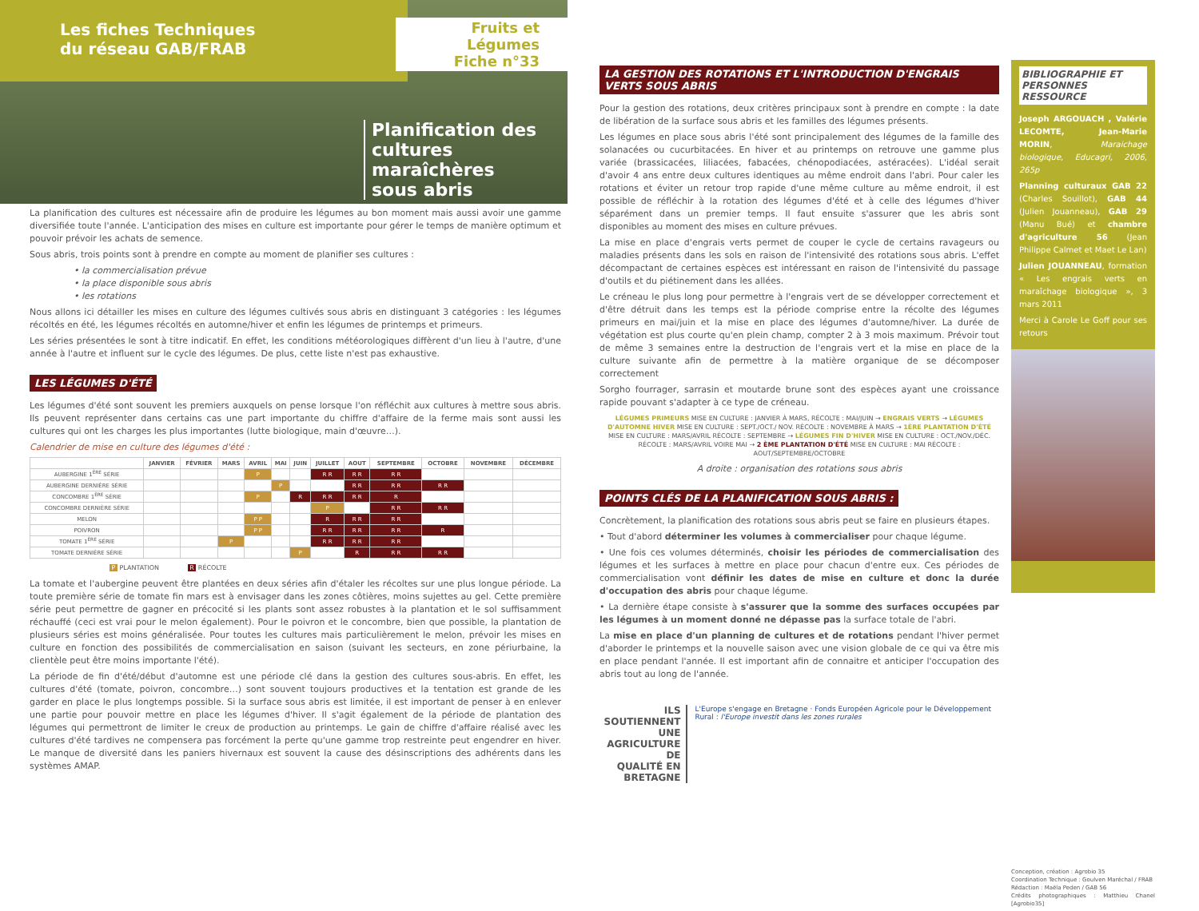Les fiches Techniques
du réseau GAB/FRAB
Fruits et Légumes
Fiche n°33
Planification des
cultures maraîchères
sous abris
La planification des cultures est nécessaire afin de produire les légumes au bon moment mais aussi avoir une gamme diversifiée toute l'année. L'anticipation des mises en culture est importante pour gérer le temps de manière optimum et pouvoir prévoir les achats de semence.
Sous abris, trois points sont à prendre en compte au moment de planifier ses cultures :
• la commercialisation prévue
• la place disponible sous abris
• les rotations
Nous allons ici détailler les mises en culture des légumes cultivés sous abris en distinguant 3 catégories : les légumes récoltés en été, les légumes récoltés en automne/hiver et enfin les légumes de printemps et primeurs.
Les séries présentées le sont à titre indicatif. En effet, les conditions météorologiques diffèrent d'un lieu à l'autre, d'une année à l'autre et influent sur le cycle des légumes. De plus, cette liste n'est pas exhaustive.
LES LÉGUMES D'ÉTÉ
Les légumes d'été sont souvent les premiers auxquels on pense lorsque l'on réfléchit aux cultures à mettre sous abris. Ils peuvent représenter dans certains cas une part importante du chiffre d'affaire de la ferme mais sont aussi les cultures qui ont les charges les plus importantes (lutte biologique, main d'œuvre…).
Calendrier de mise en culture des légumes d'été :
| | JANVIER | FÉVRIER | MARS | AVRIL | MAI | JUIN | JUILLET | AOUT | SEPTEMBRE | OCTOBRE | NOVEMBRE | DÉCEMBRE |
| --- | --- | --- | --- | --- | --- | --- | --- | --- | --- | --- | --- | --- |
| AUBERGINE 1<sup>ÈRE</sup> SÉRIE | | | | P | | | R R | R R | R R | | | |
| AUBERGINE DERNIÈRE SÉRIE | | | | | P | | | R R | R R | R R | | |
| CONCOMBRE 1<sup>ÈRE</sup> SÉRIE | | | | P | | R | R R | R R | R | | | |
| CONCOMBRE DERNIÈRE SÉRIE | | | | | | | P | | R R | R R | | |
| MELON | | | | P P | | | R | R R | R R | | | |
| POIVRON | | | | P P | | | R R | R R | R R | R | | |
| TOMATE 1<sup>ÈRE</sup> SÉRIE | | | P | | | | R R | R R | R R | | | |
| TOMATE DERNIÈRE SÉRIE | | | | | | P | | R | R R | R R | | |
P PLANTATION R RÉCOLTE
La tomate et l'aubergine peuvent être plantées en deux séries afin d'étaler les récoltes sur une plus longue période. La toute première série de tomate fin mars est à envisager dans les zones côtières, moins sujettes au gel. Cette première série peut permettre de gagner en précocité si les plants sont assez robustes à la plantation et le sol suffisamment réchauffé (ceci est vrai pour le melon également). Pour le poivron et le concombre, bien que possible, la plantation de plusieurs séries est moins généralisée. Pour toutes les cultures mais particulièrement le melon, prévoir les mises en culture en fonction des possibilités de commercialisation en saison (suivant les secteurs, en zone périurbaine, la clientèle peut être moins importante l'été).
La période de fin d'été/début d'automne est une période clé dans la gestion des cultures sous-abris. En effet, les cultures d'été (tomate, poivron, concombre…) sont souvent toujours productives et la tentation est grande de les garder en place le plus longtemps possible. Si la surface sous abris est limitée, il est important de penser à en enlever une partie pour pouvoir mettre en place les légumes d'hiver. Il s'agit également de la période de plantation des légumes qui permettront de limiter le creux de production au printemps. Le gain de chiffre d'affaire réalisé avec les cultures d'été tardives ne compensera pas forcément la perte qu'une gamme trop restreinte peut engendrer en hiver. Le manque de diversité dans les paniers hivernaux est souvent la cause des désinscriptions des adhérents dans les systèmes AMAP.
LA GESTION DES ROTATIONS ET L'INTRODUCTION D'ENGRAIS VERTS SOUS ABRIS
Pour la gestion des rotations, deux critères principaux sont à prendre en compte : la date de libération de la surface sous abris et les familles des légumes présents.
Les légumes en place sous abris l'été sont principalement des légumes de la famille des solanacées ou cucurbitacées. En hiver et au printemps on retrouve une gamme plus variée (brassicacées, liliacées, fabacées, chénopodiacées, astéracées). L'idéal serait d'avoir 4 ans entre deux cultures identiques au même endroit dans l'abri. Pour caler les rotations et éviter un retour trop rapide d'une même culture au même endroit, il est possible de réfléchir à la rotation des légumes d'été et à celle des légumes d'hiver séparément dans un premier temps. Il faut ensuite s'assurer que les abris sont disponibles au moment des mises en culture prévues.
La mise en place d'engrais verts permet de couper le cycle de certains ravageurs ou maladies présents dans les sols en raison de l'intensivité des rotations sous abris. L'effet décompactant de certaines espèces est intéressant en raison de l'intensivité du passage d'outils et du piétinement dans les allées.
Le créneau le plus long pour permettre à l'engrais vert de se développer correctement et d'être détruit dans les temps est la période comprise entre la récolte des légumes primeurs en mai/juin et la mise en place des légumes d'automne/hiver. La durée de végétation est plus courte qu'en plein champ, compter 2 à 3 mois maximum. Prévoir tout de même 3 semaines entre la destruction de l'engrais vert et la mise en place de la culture suivante afin de permettre à la matière organique de se décomposer correctement
Sorgho fourrager, sarrasin et moutarde brune sont des espèces ayant une croissance rapide pouvant s'adapter à ce type de créneau.
LÉGUMES PRIMEURS MISE EN CULTURE : JANVIER À MARS, RÉCOLTE : MAI/JUIN → ENGRAIS VERTS → LÉGUMES D'AUTOMNE HIVER MISE EN CULTURE : SEPT./OCT./ NOV. RÉCOLTE : NOVEMBRE À MARS → 1ÈRE PLANTATION D'ÉTÉ MISE EN CULTURE : MARS/AVRIL RÉCOLTE : SEPTEMBRE → LÉGUMES FIN D'HIVER MISE EN CULTURE : OCT./NOV./DÉC. RÉCOLTE : MARS/AVRIL VOIRE MAI → 2 ÈME PLANTATION D'ÉTÉ MISE EN CULTURE : MAI RÉCOLTE : AOUT/SEPTEMBRE/OCTOBRE
A droite : organisation des rotations sous abris
POINTS CLÉS DE LA PLANIFICATION SOUS ABRIS :
Concrètement, la planification des rotations sous abris peut se faire en plusieurs étapes.
• Tout d'abord déterminer les volumes à commercialiser pour chaque légume.
• Une fois ces volumes déterminés, choisir les périodes de commercialisation des légumes et les surfaces à mettre en place pour chacun d'entre eux. Ces périodes de commercialisation vont définir les dates de mise en culture et donc la durée d'occupation des abris pour chaque légume.
• La dernière étape consiste à s'assurer que la somme des surfaces occupées par les légumes à un moment donné ne dépasse pas la surface totale de l'abri.
La mise en place d'un planning de cultures et de rotations pendant l'hiver permet d'aborder le printemps et la nouvelle saison avec une vision globale de ce qui va être mis en place pendant l'année. Il est important afin de connaitre et anticiper l'occupation des abris tout au long de l'année.
ILS SOUTIENNENT
UNE AGRICULTURE DE
QUALITÉ EN BRETAGNE
L'Europe s'engage en Bretagne · Fonds Européen Agricole pour le Développement Rural : l'Europe investit dans les zones rurales
BIBLIOGRAPHIE ET PERSONNES RESSOURCE
Joseph ARGOUACH , Valérie LECOMTE, Jean-Marie MORIN, Maraichage biologique, Educagri, 2006, 265p
Planning culturaux GAB 22 (Charles Souillot), GAB 44 (Julien Jouanneau), GAB 29 (Manu Bué) et chambre d'agriculture 56 (Jean Philippe Calmet et Maet Le Lan)
Julien JOUANNEAU, formation « Les engrais verts en maraîchage biologique », 3 mars 2011
Merci à Carole Le Goff pour ses retours
Conception, création : Agrobio 35
Coordination Technique : Goulven Maréchal / FRAB
Rédaction : Maëla Peden / GAB 56
Crédits photographiques : Matthieu Chanel [Agrobio35]